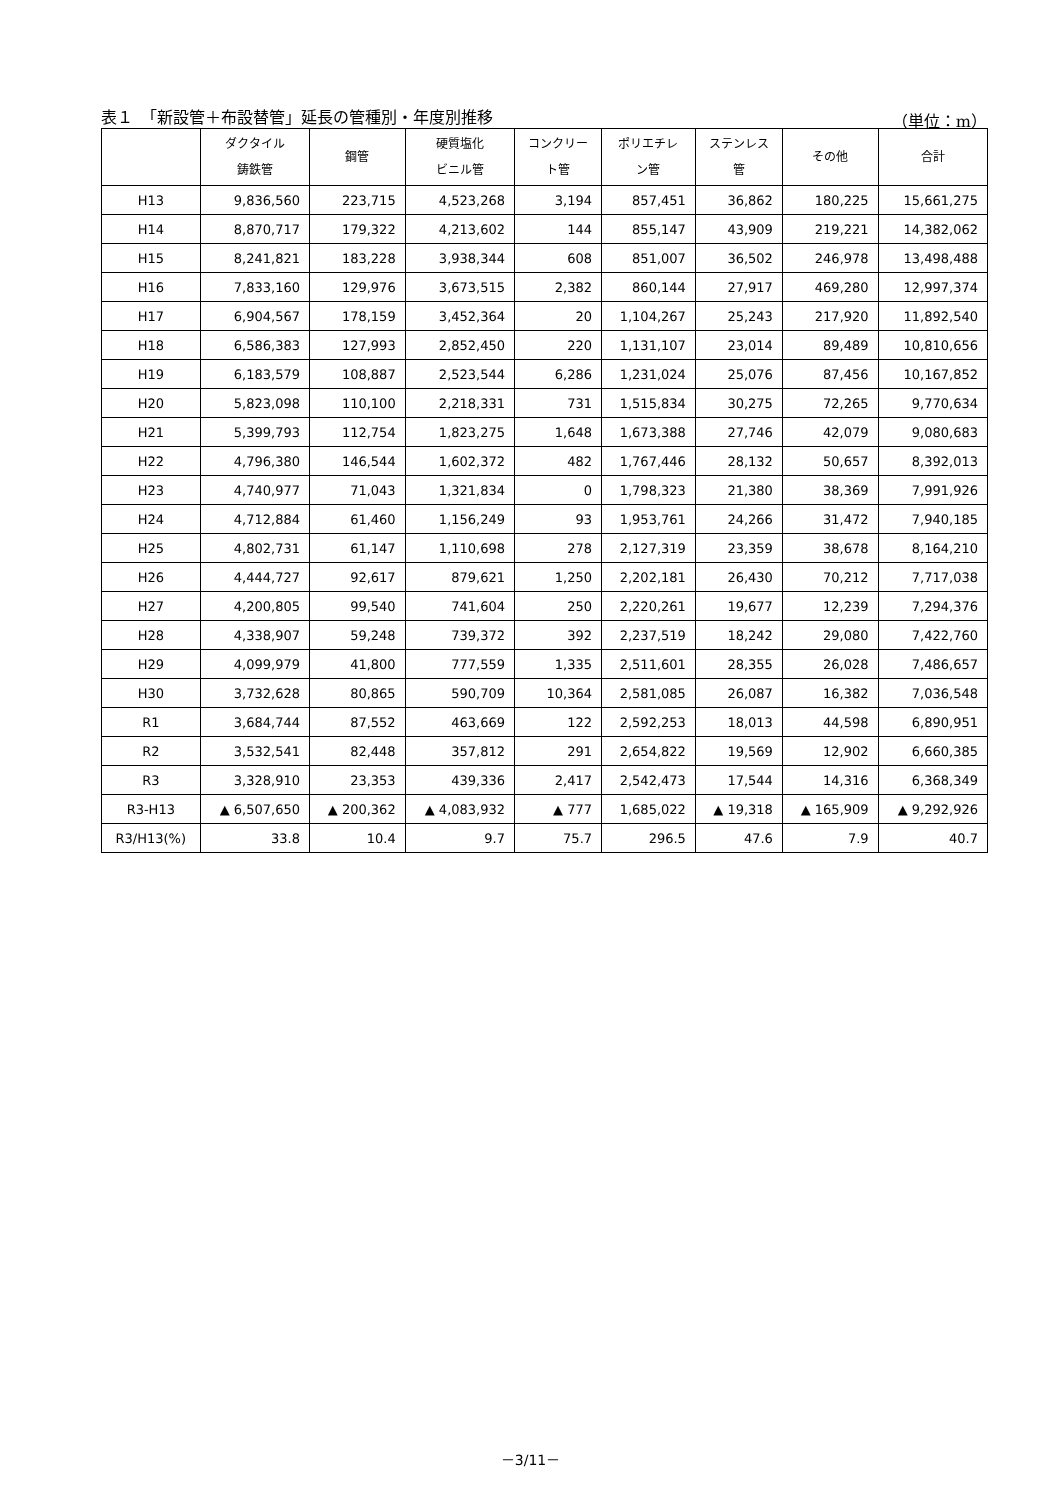表１　「新設管＋布設替管」延長の管種別・年度別推移 （単位：m）
| | ダクタイル 鋳鉄管 | 鋼管 | 硬質塩化 ビニル管 | コンクリー ト管 | ポリエチレ ン管 | ステンレス 管 | その他 | 合計 |
| --- | --- | --- | --- | --- | --- | --- | --- | --- |
| H13 | 9,836,560 | 223,715 | 4,523,268 | 3,194 | 857,451 | 36,862 | 180,225 | 15,661,275 |
| H14 | 8,870,717 | 179,322 | 4,213,602 | 144 | 855,147 | 43,909 | 219,221 | 14,382,062 |
| H15 | 8,241,821 | 183,228 | 3,938,344 | 608 | 851,007 | 36,502 | 246,978 | 13,498,488 |
| H16 | 7,833,160 | 129,976 | 3,673,515 | 2,382 | 860,144 | 27,917 | 469,280 | 12,997,374 |
| H17 | 6,904,567 | 178,159 | 3,452,364 | 20 | 1,104,267 | 25,243 | 217,920 | 11,892,540 |
| H18 | 6,586,383 | 127,993 | 2,852,450 | 220 | 1,131,107 | 23,014 | 89,489 | 10,810,656 |
| H19 | 6,183,579 | 108,887 | 2,523,544 | 6,286 | 1,231,024 | 25,076 | 87,456 | 10,167,852 |
| H20 | 5,823,098 | 110,100 | 2,218,331 | 731 | 1,515,834 | 30,275 | 72,265 | 9,770,634 |
| H21 | 5,399,793 | 112,754 | 1,823,275 | 1,648 | 1,673,388 | 27,746 | 42,079 | 9,080,683 |
| H22 | 4,796,380 | 146,544 | 1,602,372 | 482 | 1,767,446 | 28,132 | 50,657 | 8,392,013 |
| H23 | 4,740,977 | 71,043 | 1,321,834 | 0 | 1,798,323 | 21,380 | 38,369 | 7,991,926 |
| H24 | 4,712,884 | 61,460 | 1,156,249 | 93 | 1,953,761 | 24,266 | 31,472 | 7,940,185 |
| H25 | 4,802,731 | 61,147 | 1,110,698 | 278 | 2,127,319 | 23,359 | 38,678 | 8,164,210 |
| H26 | 4,444,727 | 92,617 | 879,621 | 1,250 | 2,202,181 | 26,430 | 70,212 | 7,717,038 |
| H27 | 4,200,805 | 99,540 | 741,604 | 250 | 2,220,261 | 19,677 | 12,239 | 7,294,376 |
| H28 | 4,338,907 | 59,248 | 739,372 | 392 | 2,237,519 | 18,242 | 29,080 | 7,422,760 |
| H29 | 4,099,979 | 41,800 | 777,559 | 1,335 | 2,511,601 | 28,355 | 26,028 | 7,486,657 |
| H30 | 3,732,628 | 80,865 | 590,709 | 10,364 | 2,581,085 | 26,087 | 16,382 | 7,036,548 |
| R1 | 3,684,744 | 87,552 | 463,669 | 122 | 2,592,253 | 18,013 | 44,598 | 6,890,951 |
| R2 | 3,532,541 | 82,448 | 357,812 | 291 | 2,654,822 | 19,569 | 12,902 | 6,660,385 |
| R3 | 3,328,910 | 23,353 | 439,336 | 2,417 | 2,542,473 | 17,544 | 14,316 | 6,368,349 |
| R3-H13 | ▲ 6,507,650 | ▲ 200,362 | ▲ 4,083,932 | ▲ 777 | 1,685,022 | ▲ 19,318 | ▲ 165,909 | ▲ 9,292,926 |
| R3/H13(%) | 33.8 | 10.4 | 9.7 | 75.7 | 296.5 | 47.6 | 7.9 | 40.7 |
－3/11－